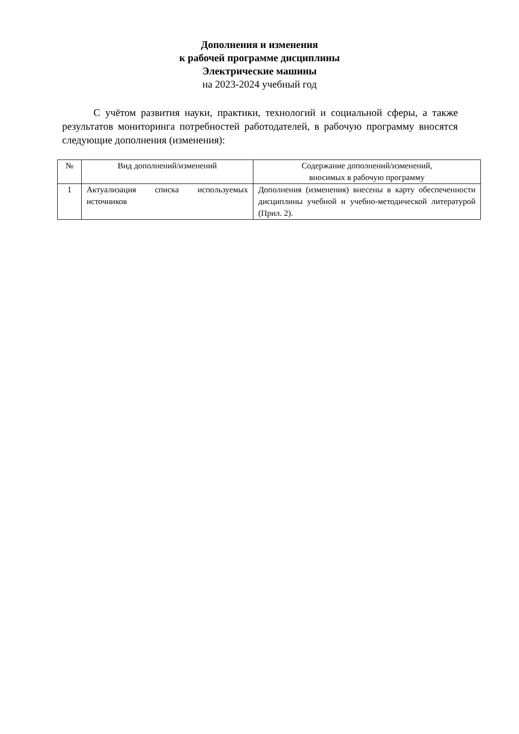Дополнения и изменения
к рабочей программе дисциплины
Электрические машины
на 2023-2024 учебный год
С учётом развития науки, практики, технологий и социальной сферы, а также результатов мониторинга потребностей работодателей, в рабочую программу вносятся следующие дополнения (изменения):
| № | Вид дополнений/изменений | Содержание дополнений/изменений, вносимых в рабочую программу |
| --- | --- | --- |
| 1 | Актуализация списка используемых источников | Дополнения (изменения) внесены в карту обеспеченности дисциплины учебной и учебно-методической литературой (Прил. 2). |